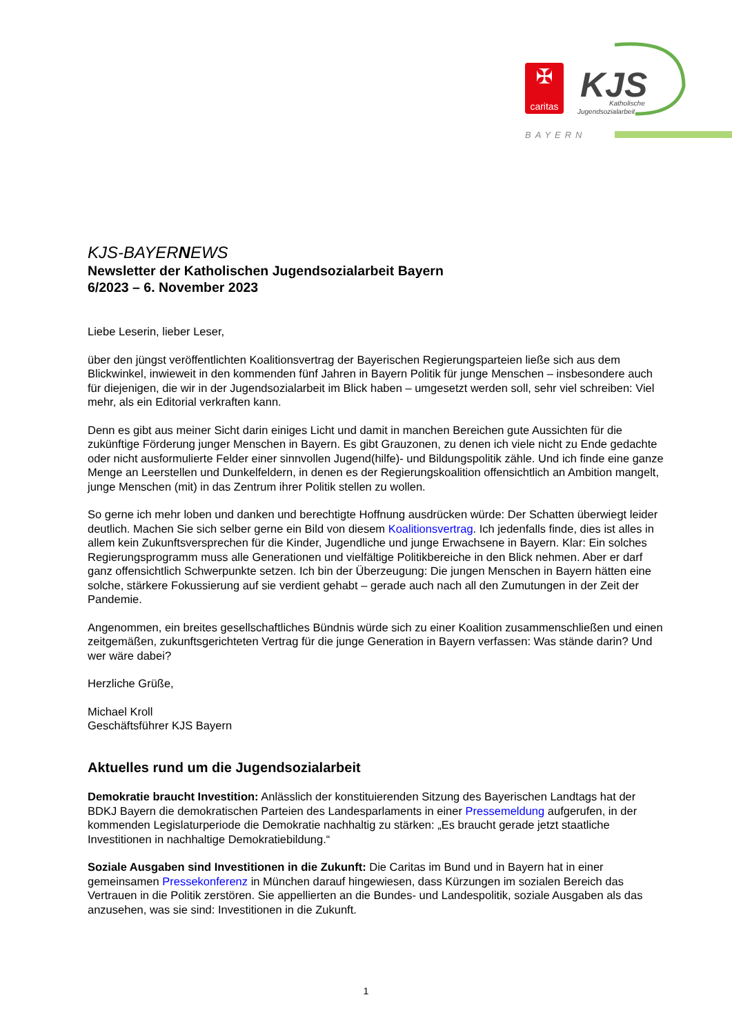✠
caritas
KJS
Katholische
Jugendsozialarbeit
BAYERN
KJS-BAYERNEWS
Newsletter der Katholischen Jugendsozialarbeit Bayern
6/2023 – 6. November 2023
Liebe Leserin, lieber Leser,
über den jüngst veröffentlichten Koalitionsvertrag der Bayerischen Regierungsparteien ließe sich aus dem Blickwinkel, inwieweit in den kommenden fünf Jahren in Bayern Politik für junge Menschen – insbesondere auch für diejenigen, die wir in der Jugendsozialarbeit im Blick haben – umgesetzt werden soll, sehr viel schreiben: Viel mehr, als ein Editorial verkraften kann.
Denn es gibt aus meiner Sicht darin einiges Licht und damit in manchen Bereichen gute Aussichten für die zukünftige Förderung junger Menschen in Bayern. Es gibt Grauzonen, zu denen ich viele nicht zu Ende gedachte oder nicht ausformulierte Felder einer sinnvollen Jugend(hilfe)- und Bildungspolitik zähle. Und ich finde eine ganze Menge an Leerstellen und Dunkelfeldern, in denen es der Regierungskoalition offensichtlich an Ambition mangelt, junge Menschen (mit) in das Zentrum ihrer Politik stellen zu wollen.
So gerne ich mehr loben und danken und berechtigte Hoffnung ausdrücken würde: Der Schatten überwiegt leider deutlich. Machen Sie sich selber gerne ein Bild von diesem Koalitionsvertrag. Ich jedenfalls finde, dies ist alles in allem kein Zukunftsversprechen für die Kinder, Jugendliche und junge Erwachsene in Bayern. Klar: Ein solches Regierungsprogramm muss alle Generationen und vielfältige Politikbereiche in den Blick nehmen. Aber er darf ganz offensichtlich Schwerpunkte setzen. Ich bin der Überzeugung: Die jungen Menschen in Bayern hätten eine solche, stärkere Fokussierung auf sie verdient gehabt – gerade auch nach all den Zumutungen in der Zeit der Pandemie.
Angenommen, ein breites gesellschaftliches Bündnis würde sich zu einer Koalition zusammenschließen und einen zeitgemäßen, zukunftsgerichteten Vertrag für die junge Generation in Bayern verfassen: Was stände darin? Und wer wäre dabei?
Herzliche Grüße,
Michael Kroll
Geschäftsführer KJS Bayern
Aktuelles rund um die Jugendsozialarbeit
Demokratie braucht Investition: Anlässlich der konstituierenden Sitzung des Bayerischen Landtags hat der BDKJ Bayern die demokratischen Parteien des Landesparlaments in einer Pressemeldung aufgerufen, in der kommenden Legislaturperiode die Demokratie nachhaltig zu stärken: „Es braucht gerade jetzt staatliche Investitionen in nachhaltige Demokratiebildung.“
Soziale Ausgaben sind Investitionen in die Zukunft: Die Caritas im Bund und in Bayern hat in einer gemeinsamen Pressekonferenz in München darauf hingewiesen, dass Kürzungen im sozialen Bereich das Vertrauen in die Politik zerstören. Sie appellierten an die Bundes- und Landespolitik, soziale Ausgaben als das anzusehen, was sie sind: Investitionen in die Zukunft.
1